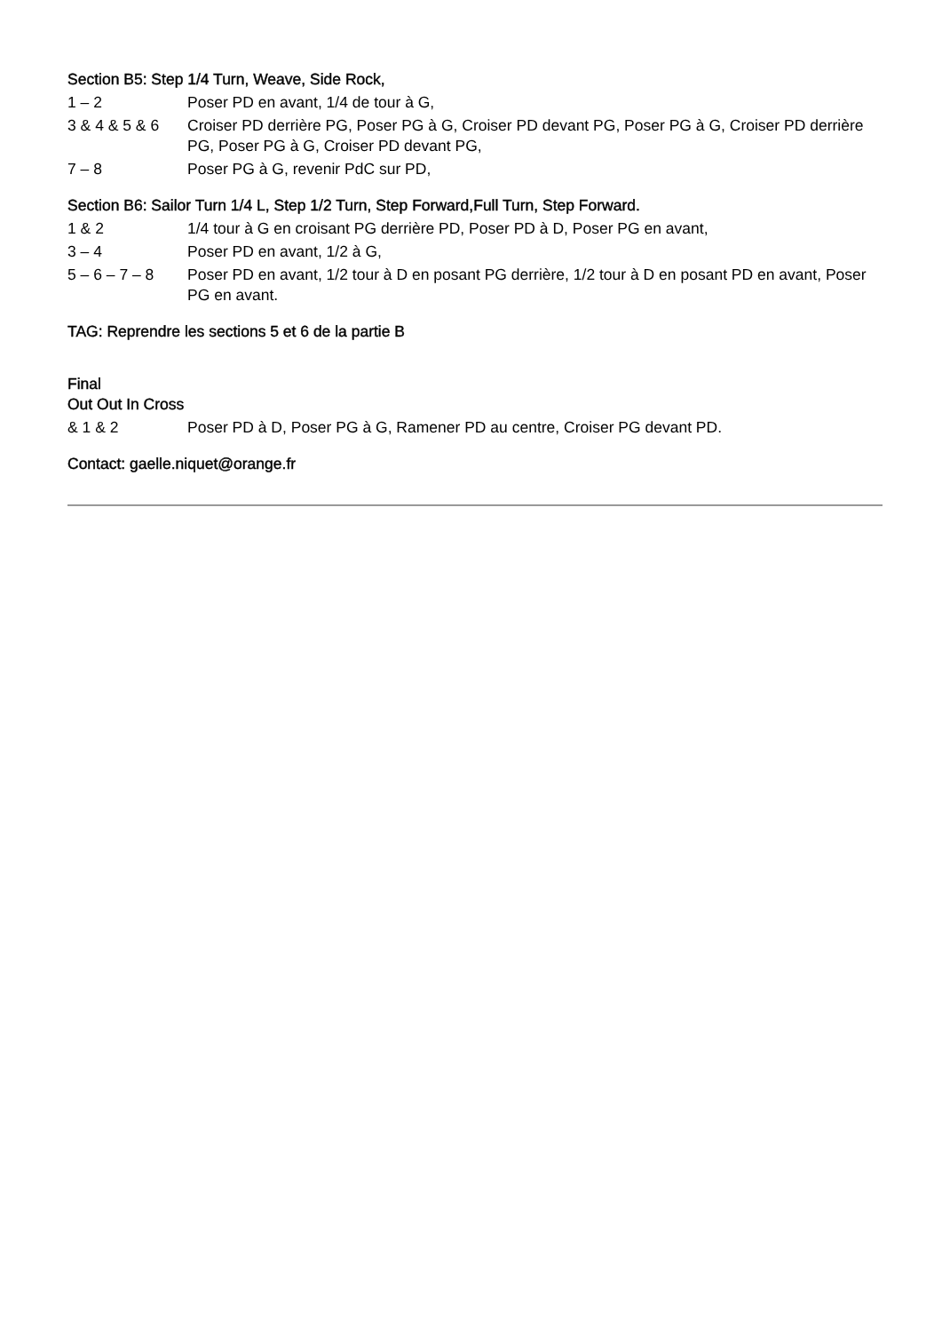Section B5: Step 1/4 Turn, Weave, Side Rock,
1 – 2 Poser PD en avant, 1/4 de tour à G,
3 & 4 & 5 & 6
Croiser PD derrière PG, Poser PG à G, Croiser PD devant PG, Poser PG à G, Croiser PD derrière PG, Poser PG à G, Croiser PD devant PG,
7 – 8 Poser PG à G, revenir PdC sur PD,
Section B6: Sailor Turn 1/4 L, Step 1/2 Turn, Step Forward,Full Turn, Step Forward.
1 & 2 1/4 tour à G en croisant PG derrière PD, Poser PD à D, Poser PG en avant,
3 – 4 Poser PD en avant, 1/2 à G,
5 – 6 – 7 – 8
Poser PD en avant, 1/2 tour à D en posant PG derrière, 1/2 tour à D en posant PD en avant, Poser PG en avant.
TAG: Reprendre les sections 5 et 6 de la partie B
Final
Out Out In Cross
& 1 & 2 Poser PD à D, Poser PG à G, Ramener PD au centre, Croiser PG devant PD.
Contact: gaelle.niquet@orange.fr